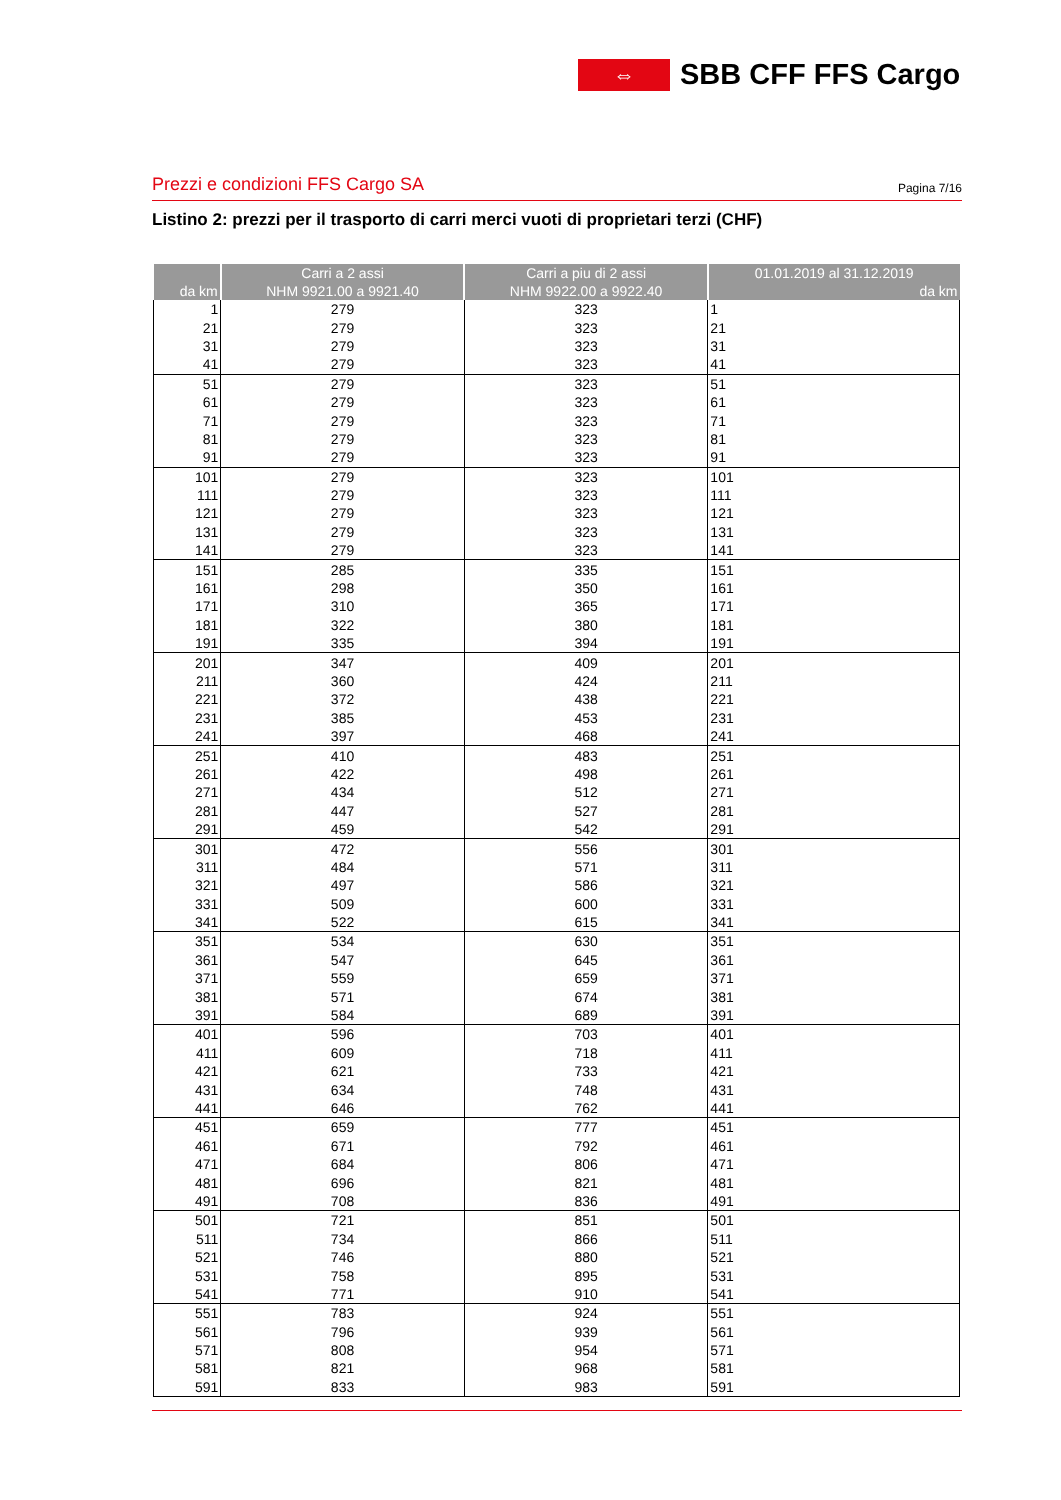⇔
SBB CFF FFS Cargo
Prezzi e condizioni FFS Cargo SA Pagina 7/16
Listino 2: prezzi per il trasporto di carri merci vuoti di proprietari terzi (CHF)
| | Carri a 2 assi | Carri a piu di 2 assi | 01.01.2019 al 31.12.2019 |
| --- | --- | --- | --- |
| da km | NHM 9921.00 a 9921.40 | NHM 9922.00 a 9922.40 | da km |
| 1 | 279 | 323 | 1 |
| 21 | 279 | 323 | 21 |
| 31 | 279 | 323 | 31 |
| 41 | 279 | 323 | 41 |
| 51 | 279 | 323 | 51 |
| 61 | 279 | 323 | 61 |
| 71 | 279 | 323 | 71 |
| 81 | 279 | 323 | 81 |
| 91 | 279 | 323 | 91 |
| 101 | 279 | 323 | 101 |
| 111 | 279 | 323 | 111 |
| 121 | 279 | 323 | 121 |
| 131 | 279 | 323 | 131 |
| 141 | 279 | 323 | 141 |
| 151 | 285 | 335 | 151 |
| 161 | 298 | 350 | 161 |
| 171 | 310 | 365 | 171 |
| 181 | 322 | 380 | 181 |
| 191 | 335 | 394 | 191 |
| 201 | 347 | 409 | 201 |
| 211 | 360 | 424 | 211 |
| 221 | 372 | 438 | 221 |
| 231 | 385 | 453 | 231 |
| 241 | 397 | 468 | 241 |
| 251 | 410 | 483 | 251 |
| 261 | 422 | 498 | 261 |
| 271 | 434 | 512 | 271 |
| 281 | 447 | 527 | 281 |
| 291 | 459 | 542 | 291 |
| 301 | 472 | 556 | 301 |
| 311 | 484 | 571 | 311 |
| 321 | 497 | 586 | 321 |
| 331 | 509 | 600 | 331 |
| 341 | 522 | 615 | 341 |
| 351 | 534 | 630 | 351 |
| 361 | 547 | 645 | 361 |
| 371 | 559 | 659 | 371 |
| 381 | 571 | 674 | 381 |
| 391 | 584 | 689 | 391 |
| 401 | 596 | 703 | 401 |
| 411 | 609 | 718 | 411 |
| 421 | 621 | 733 | 421 |
| 431 | 634 | 748 | 431 |
| 441 | 646 | 762 | 441 |
| 451 | 659 | 777 | 451 |
| 461 | 671 | 792 | 461 |
| 471 | 684 | 806 | 471 |
| 481 | 696 | 821 | 481 |
| 491 | 708 | 836 | 491 |
| 501 | 721 | 851 | 501 |
| 511 | 734 | 866 | 511 |
| 521 | 746 | 880 | 521 |
| 531 | 758 | 895 | 531 |
| 541 | 771 | 910 | 541 |
| 551 | 783 | 924 | 551 |
| 561 | 796 | 939 | 561 |
| 571 | 808 | 954 | 571 |
| 581 | 821 | 968 | 581 |
| 591 | 833 | 983 | 591 |